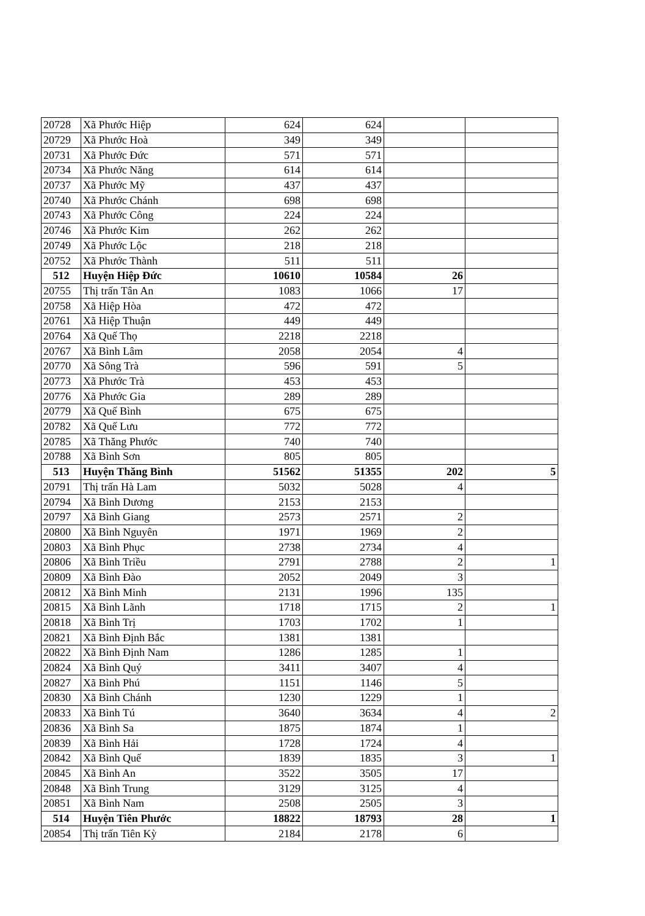| 20728 | Xã Phước Hiệp | 624 | 624 | | |
| 20729 | Xã Phước Hoà | 349 | 349 | | |
| 20731 | Xã Phước Đức | 571 | 571 | | |
| 20734 | Xã Phước Năng | 614 | 614 | | |
| 20737 | Xã Phước Mỹ | 437 | 437 | | |
| 20740 | Xã Phước Chánh | 698 | 698 | | |
| 20743 | Xã Phước Công | 224 | 224 | | |
| 20746 | Xã Phước Kim | 262 | 262 | | |
| 20749 | Xã Phước Lộc | 218 | 218 | | |
| 20752 | Xã Phước Thành | 511 | 511 | | |
| 512 | Huyện Hiệp Đức | 10610 | 10584 | 26 | |
| 20755 | Thị trấn Tân An | 1083 | 1066 | 17 | |
| 20758 | Xã Hiệp Hòa | 472 | 472 | | |
| 20761 | Xã Hiệp Thuận | 449 | 449 | | |
| 20764 | Xã Quế Thọ | 2218 | 2218 | | |
| 20767 | Xã Bình Lâm | 2058 | 2054 | 4 | |
| 20770 | Xã Sông Trà | 596 | 591 | 5 | |
| 20773 | Xã Phước Trà | 453 | 453 | | |
| 20776 | Xã Phước Gia | 289 | 289 | | |
| 20779 | Xã Quế Bình | 675 | 675 | | |
| 20782 | Xã Quế Lưu | 772 | 772 | | |
| 20785 | Xã Thăng Phước | 740 | 740 | | |
| 20788 | Xã Bình Sơn | 805 | 805 | | |
| 513 | Huyện Thăng Bình | 51562 | 51355 | 202 | 5 |
| 20791 | Thị trấn Hà Lam | 5032 | 5028 | 4 | |
| 20794 | Xã Bình Dương | 2153 | 2153 | | |
| 20797 | Xã Bình Giang | 2573 | 2571 | 2 | |
| 20800 | Xã Bình Nguyên | 1971 | 1969 | 2 | |
| 20803 | Xã Bình Phục | 2738 | 2734 | 4 | |
| 20806 | Xã Bình Triều | 2791 | 2788 | 2 | 1 |
| 20809 | Xã Bình Đào | 2052 | 2049 | 3 | |
| 20812 | Xã Bình Minh | 2131 | 1996 | 135 | |
| 20815 | Xã Bình Lãnh | 1718 | 1715 | 2 | 1 |
| 20818 | Xã Bình Trị | 1703 | 1702 | 1 | |
| 20821 | Xã Bình Định Bắc | 1381 | 1381 | | |
| 20822 | Xã Bình Định Nam | 1286 | 1285 | 1 | |
| 20824 | Xã Bình Quý | 3411 | 3407 | 4 | |
| 20827 | Xã Bình Phú | 1151 | 1146 | 5 | |
| 20830 | Xã Bình Chánh | 1230 | 1229 | 1 | |
| 20833 | Xã Bình Tú | 3640 | 3634 | 4 | 2 |
| 20836 | Xã Bình Sa | 1875 | 1874 | 1 | |
| 20839 | Xã Bình Hải | 1728 | 1724 | 4 | |
| 20842 | Xã Bình Quế | 1839 | 1835 | 3 | 1 |
| 20845 | Xã Bình An | 3522 | 3505 | 17 | |
| 20848 | Xã Bình Trung | 3129 | 3125 | 4 | |
| 20851 | Xã Bình Nam | 2508 | 2505 | 3 | |
| 514 | Huyện Tiên Phước | 18822 | 18793 | 28 | 1 |
| 20854 | Thị trấn Tiên Kỳ | 2184 | 2178 | 6 | |